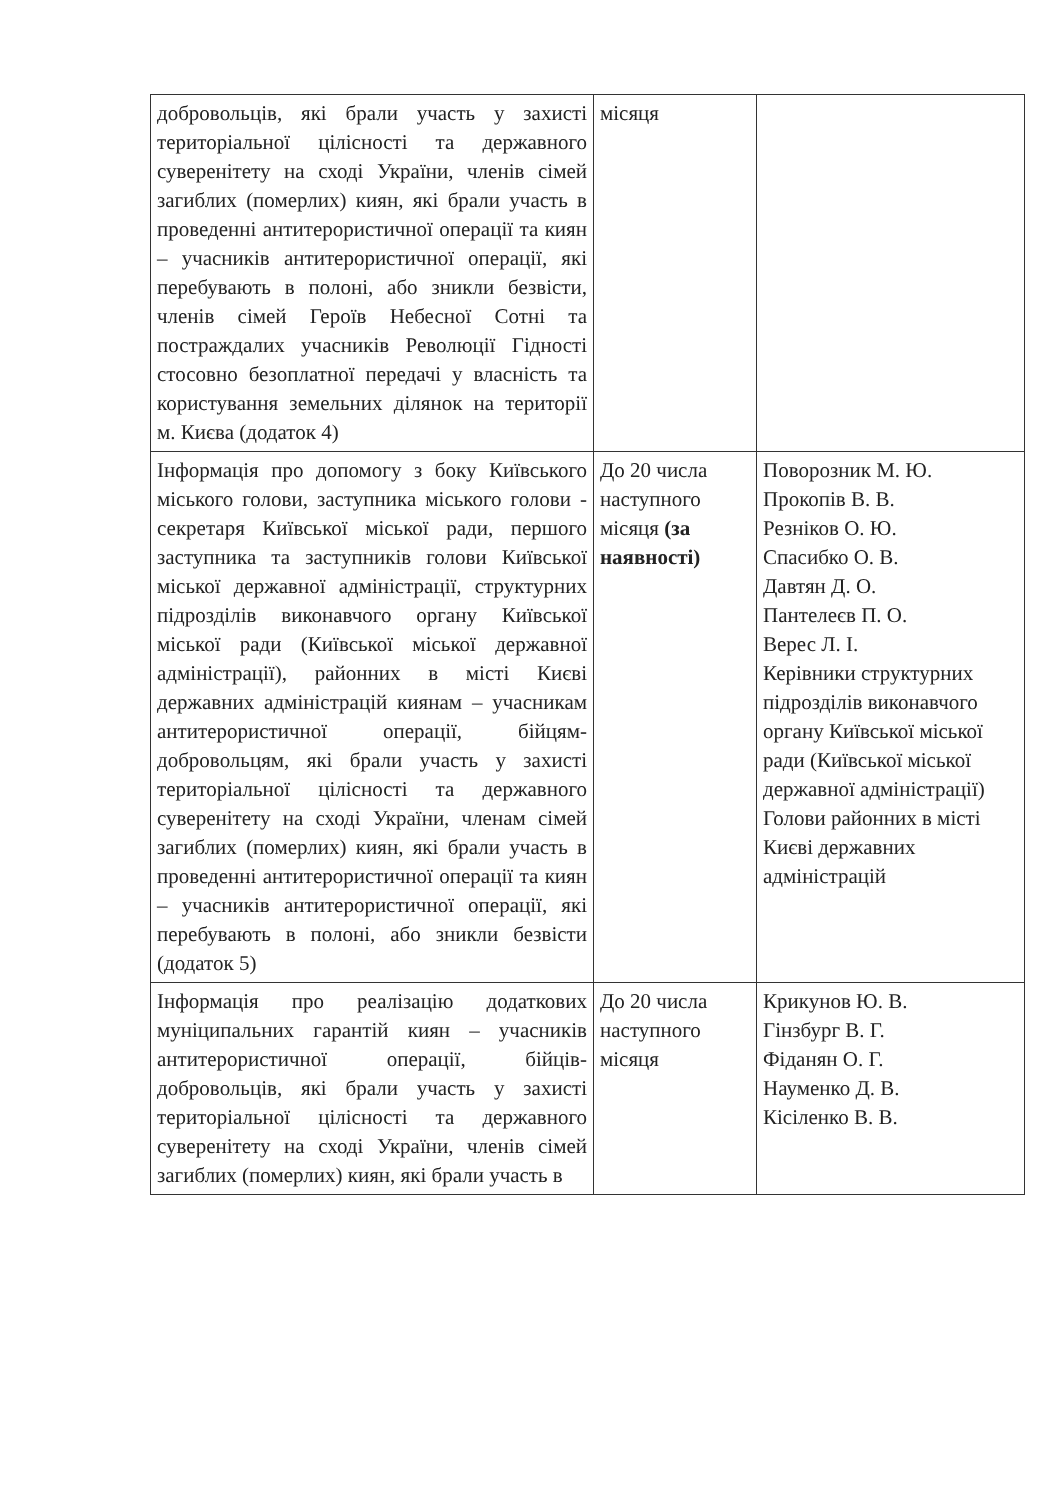| добровольців, які брали участь у захисті територіальної цілісності та державного суверенітету на сході України, членів сімей загиблих (померлих) киян, які брали участь в проведенні антитерористичної операції та киян – учасників антитерористичної операції, які перебувають в полоні, або зникли безвісти, членів сімей Героїв Небесної Сотні та постраждалих учасників Революції Гідності стосовно безоплатної передачі у власність та користування земельних ділянок на території м. Києва (додаток 4) | місяця | |
| Інформація про допомогу з боку Київського міського голови, заступника міського голови - секретаря Київської міської ради, першого заступника та заступників голови Київської міської державної адміністрації, структурних підрозділів виконавчого органу Київської міської ради (Київської міської державної адміністрації), районних в місті Києві державних адміністрацій киянам – учасникам антитерористичної операції, бійцям-добровольцям, які брали участь у захисті територіальної цілісності та державного суверенітету на сході України, членам сімей загиблих (померлих) киян, які брали участь в проведенні антитерористичної операції та киян – учасників антитерористичної операції, які перебувають в полоні, або зникли безвісти (додаток 5) | До 20 числа наступного місяця (за наявності) | Поворозник М. Ю. Прокопів В. В. Резніков О. Ю. Спасибко О. В. Давтян Д. О. Пантелеєв П. О. Верес Л. І. Керівники структурних підрозділів виконавчого органу Київської міської ради (Київської міської державної адміністрації) Голови районних в місті Києві державних адміністрацій |
| Інформація про реалізацію додаткових муніципальних гарантій киян – учасників антитерористичної операції, бійців-добровольців, які брали участь у захисті територіальної цілісності та державного суверенітету на сході України, членів сімей загиблих (померлих) киян, які брали участь в | До 20 числа наступного місяця | Крикунов Ю. В. Гінзбург В. Г. Фіданян О. Г. Науменко Д. В. Кісіленко В. В. |